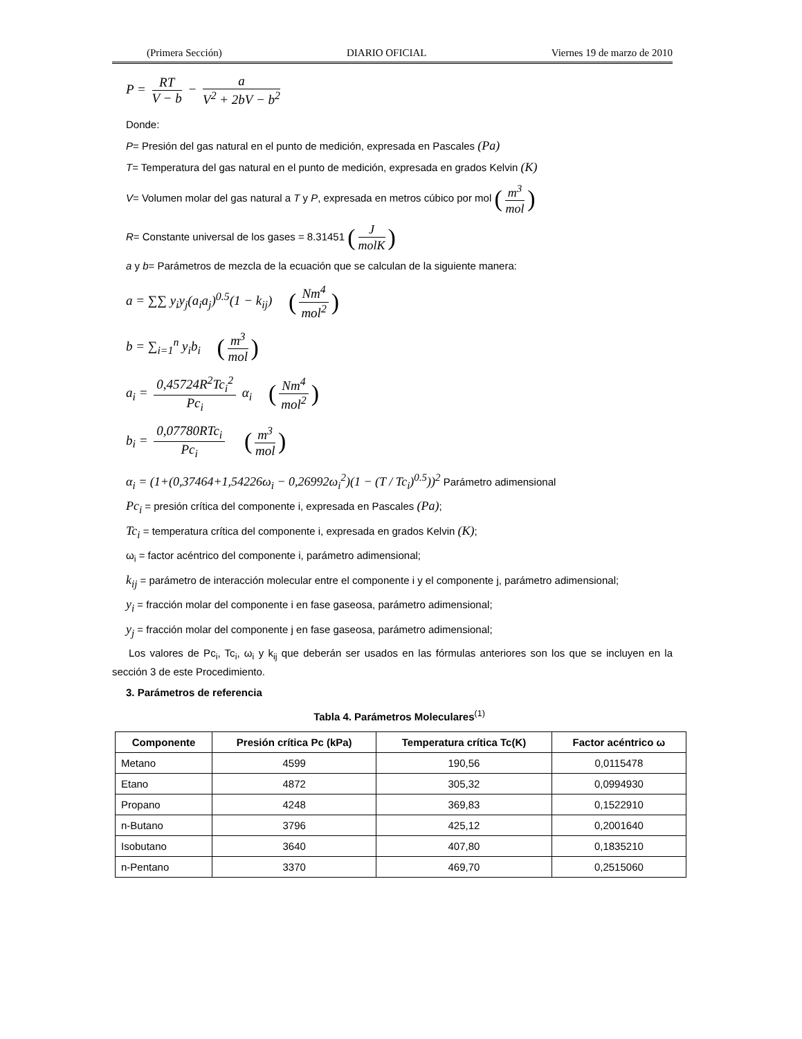(Primera Sección) DIARIO OFICIAL Viernes 19 de marzo de 2010
P = RT V − b − a V<sup>2</sup> + 2bV − b<sup>2</sup>
Donde:
P= Presión del gas natural en el punto de medición, expresada en Pascales (Pa)
T= Temperatura del gas natural en el punto de medición, expresada en grados Kelvin (K)
V= Volumen molar del gas natural a T y P, expresada en metros cúbico por mol (m<sup>3</sup> mol)
R= Constante universal de los gases = 8.31451 (J molK)
a y b= Parámetros de mezcla de la ecuación que se calculan de la siguiente manera:
a = ∑∑ y<sub>i</sub>y<sub>j</sub>(a<sub>i</sub>a<sub>j</sub>)<sup>0.5</sup>(1 − k<sub>ij</sub>) (Nm<sup>4</sup> mol<sup>2</sup>)
b = ∑<sub>i=1</sub><sup>n</sup> y<sub>i</sub>b<sub>i</sub> (m<sup>3</sup> mol)
a<sub>i</sub> = 0,45724R<sup>2</sup>Tc<sub>i</sub><sup>2</sup> Pc<sub>i</sub> α<sub>i</sub> (Nm<sup>4</sup> mol<sup>2</sup>)
b<sub>i</sub> = 0,07780RTc<sub>i</sub> Pc<sub>i</sub> (m<sup>3</sup> mol)
α<sub>i</sub> = (1+(0,37464+1,54226ω<sub>i</sub> − 0,26992ω<sub>i</sub><sup>2</sup>)(1 − (T / Tc<sub>i</sub>)<sup>0.5</sup>))<sup>2</sup> Parámetro adimensional
Pc<sub>i</sub> = presión crítica del componente i, expresada en Pascales (Pa);
Tc<sub>i</sub> = temperatura crítica del componente i, expresada en grados Kelvin (K);
ω<sub>i</sub> = factor acéntrico del componente i, parámetro adimensional;
k<sub>ij</sub> = parámetro de interacción molecular entre el componente i y el componente j, parámetro adimensional;
y<sub>i</sub> = fracción molar del componente i en fase gaseosa, parámetro adimensional;
y<sub>j</sub> = fracción molar del componente j en fase gaseosa, parámetro adimensional;
Los valores de Pc<sub>i</sub>, Tc<sub>i</sub>, ω<sub>i</sub> y k<sub>ij</sub> que deberán ser usados en las fórmulas anteriores son los que se incluyen en la sección 3 de este Procedimiento.
3. Parámetros de referencia
Tabla 4. Parámetros Moleculares<sup>(1)</sup>
| Componente | Presión crítica Pc (kPa) | Temperatura crítica Tc(K) | Factor acéntrico ω |
| --- | --- | --- | --- |
| Metano | 4599 | 190,56 | 0,0115478 |
| Etano | 4872 | 305,32 | 0,0994930 |
| Propano | 4248 | 369,83 | 0,1522910 |
| n-Butano | 3796 | 425,12 | 0,2001640 |
| Isobutano | 3640 | 407,80 | 0,1835210 |
| n-Pentano | 3370 | 469,70 | 0,2515060 |